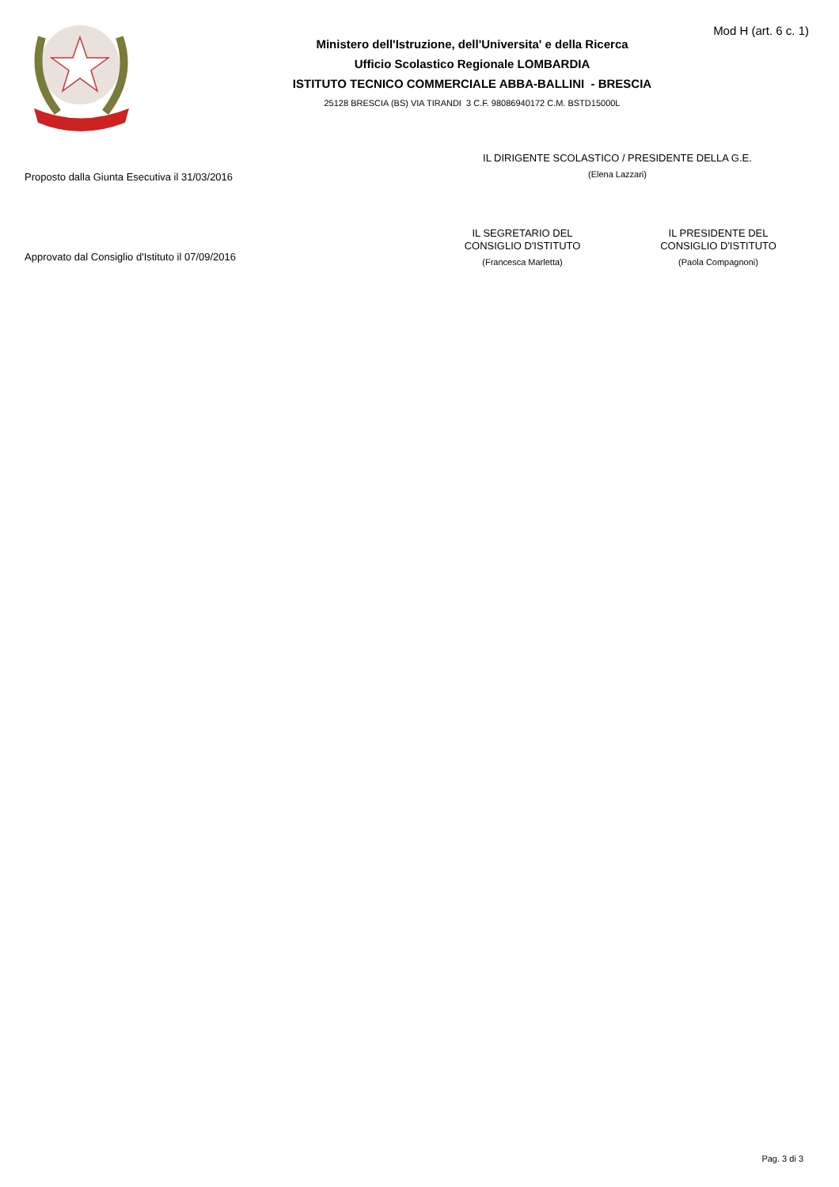Mod H (art. 6 c. 1)
Ministero dell'Istruzione, dell'Universita' e della Ricerca
Ufficio Scolastico Regionale LOMBARDIA
ISTITUTO TECNICO COMMERCIALE ABBA-BALLINI - BRESCIA
25128 BRESCIA (BS) VIA TIRANDI 3 C.F. 98086940172 C.M. BSTD15000L
Proposto dalla Giunta Esecutiva il 31/03/2016
IL DIRIGENTE SCOLASTICO / PRESIDENTE DELLA G.E.
(Elena Lazzari)
Approvato dal Consiglio d'Istituto il 07/09/2016
IL SEGRETARIO DEL
CONSIGLIO D'ISTITUTO
(Francesca Marletta)
IL PRESIDENTE DEL
CONSIGLIO D'ISTITUTO
(Paola Compagnoni)
Pag. 3 di 3